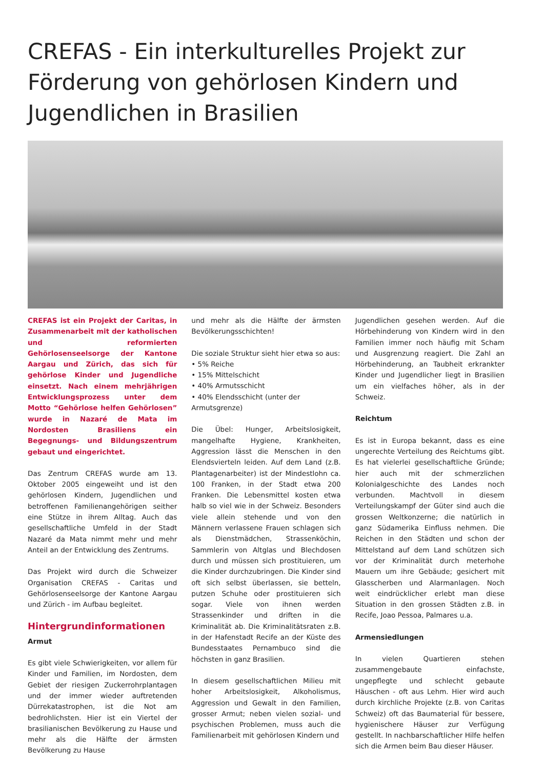CREFAS - Ein interkulturelles Projekt zur Förderung von gehörlosen Kindern und Jugendlichen in Brasilien
CREFAS ist ein Projekt der Caritas, in Zusammenarbeit mit der katholischen und reformierten Gehörlosenseelsorge der Kantone Aargau und Zürich, das sich für gehörlose Kinder und Jugendliche einsetzt. Nach einem mehrjährigen Entwicklungsprozess unter dem Motto “Gehörlose helfen Gehörlosen” wurde in Nazaré de Mata im Nordosten Brasiliens ein Begegnungs- und Bildungszentrum gebaut und eingerichtet.
Das Zentrum CREFAS wurde am 13. Oktober 2005 eingeweiht und ist den gehörlosen Kindern, Jugendlichen und betroffenen Familienangehörigen seither eine Stütze in ihrem Alltag. Auch das gesellschaftliche Umfeld in der Stadt Nazaré da Mata nimmt mehr und mehr Anteil an der Entwicklung des Zentrums.
Das Projekt wird durch die Schweizer Organisation CREFAS - Caritas und Gehörlosenseelsorge der Kantone Aargau und Zürich - im Aufbau begleitet.
Hintergrundinformationen
Armut
Es gibt viele Schwierigkeiten, vor allem für Kinder und Familien, im Nordosten, dem Gebiet der riesigen Zuckerrohrplantagen und der immer wieder auftretenden Dürrekatastrophen, ist die Not am bedrohlichsten. Hier ist ein Viertel der brasilianischen Bevölkerung zu Hause und mehr als die Hälfte der ärmsten Bevölkerung zu Hause
und mehr als die Hälfte der ärmsten Bevölkerungsschichten!
Die soziale Struktur sieht hier etwa so aus:
• 5% Reiche
• 15% Mittelschicht
• 40% Armutsschicht
• 40% Elendsschicht (unter der Armutsgrenze)
Die Übel: Hunger, Arbeitslosigkeit, mangelhafte Hygiene, Krankheiten, Aggression lässt die Menschen in den Elendsvierteln leiden. Auf dem Land (z.B. Plantagenarbeiter) ist der Mindestlohn ca. 100 Franken, in der Stadt etwa 200 Franken. Die Lebensmittel kosten etwa halb so viel wie in der Schweiz. Besonders viele allein stehende und von den Männern verlassene Frauen schlagen sich als Dienstmädchen, Strassenköchin, Sammlerin von Altglas und Blechdosen durch und müssen sich prostituieren, um die Kinder durchzubringen. Die Kinder sind oft sich selbst überlassen, sie betteln, putzen Schuhe oder prostituieren sich sogar. Viele von ihnen werden Strassenkinder und driften in die Kriminalität ab. Die Kriminalitätsraten z.B. in der Hafenstadt Recife an der Küste des Bundesstaates Pernambuco sind die höchsten in ganz Brasilien.
In diesem gesellschaftlichen Milieu mit hoher Arbeitslosigkeit, Alkoholismus, Aggression und Gewalt in den Familien, grosser Armut; neben vielen sozial- und psychischen Problemen, muss auch die Familienarbeit mit gehörlosen Kindern und
Jugendlichen gesehen werden. Auf die Hörbehinderung von Kindern wird in den Familien immer noch häufig mit Scham und Ausgrenzung reagiert. Die Zahl an Hörbehinderung, an Taubheit erkrankter Kinder und Jugendlicher liegt in Brasilien um ein vielfaches höher, als in der Schweiz.
Reichtum
Es ist in Europa bekannt, dass es eine ungerechte Verteilung des Reichtums gibt. Es hat vielerlei gesellschaftliche Gründe; hier auch mit der schmerzlichen Kolonialgeschichte des Landes noch verbunden. Machtvoll in diesem Verteilungskampf der Güter sind auch die grossen Weltkonzerne; die natürlich in ganz Südamerika Einfluss nehmen. Die Reichen in den Städten und schon der Mittelstand auf dem Land schützen sich vor der Kriminalität durch meterhohe Mauern um ihre Gebäude; gesichert mit Glasscherben und Alarmanlagen. Noch weit eindrücklicher erlebt man diese Situation in den grossen Städten z.B. in Recife, Joao Pessoa, Palmares u.a.
Armensiedlungen
In vielen Quartieren stehen zusammengebaute einfachste, ungepflegte und schlecht gebaute Häuschen - oft aus Lehm. Hier wird auch durch kirchliche Projekte (z.B. von Caritas Schweiz) oft das Baumaterial für bessere, hygienischere Häuser zur Verfügung gestellt. In nachbarschaftlicher Hilfe helfen sich die Armen beim Bau dieser Häuser.